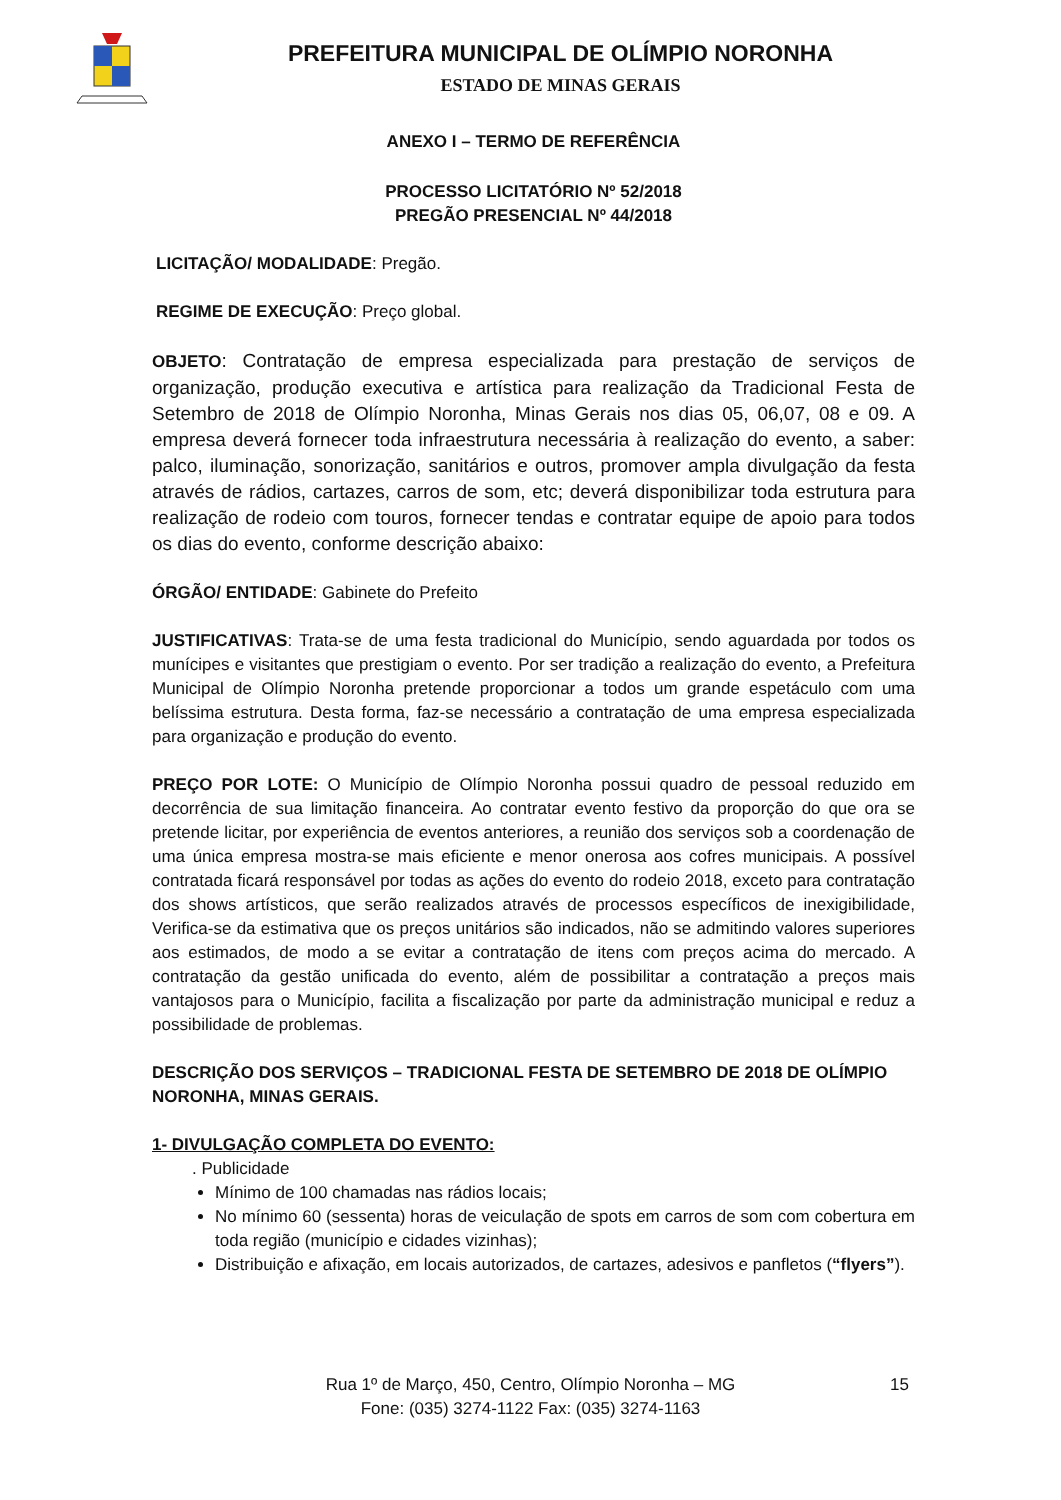PREFEITURA MUNICIPAL DE OLÍMPIO NORONHA
ESTADO DE MINAS GERAIS
ANEXO I – TERMO DE REFERÊNCIA
PROCESSO LICITATÓRIO Nº 52/2018
PREGÃO PRESENCIAL Nº 44/2018
LICITAÇÃO/ MODALIDADE: Pregão.
REGIME DE EXECUÇÃO: Preço global.
OBJETO: Contratação de empresa especializada para prestação de serviços de organização, produção executiva e artística para realização da Tradicional Festa de Setembro de 2018 de Olímpio Noronha, Minas Gerais nos dias 05, 06,07, 08 e 09. A empresa deverá fornecer toda infraestrutura necessária à realização do evento, a saber: palco, iluminação, sonorização, sanitários e outros, promover ampla divulgação da festa através de rádios, cartazes, carros de som, etc; deverá disponibilizar toda estrutura para realização de rodeio com touros, fornecer tendas e contratar equipe de apoio para todos os dias do evento, conforme descrição abaixo:
ÓRGÃO/ ENTIDADE: Gabinete do Prefeito
JUSTIFICATIVAS: Trata-se de uma festa tradicional do Município, sendo aguardada por todos os munícipes e visitantes que prestigiam o evento. Por ser tradição a realização do evento, a Prefeitura Municipal de Olímpio Noronha pretende proporcionar a todos um grande espetáculo com uma belíssima estrutura. Desta forma, faz-se necessário a contratação de uma empresa especializada para organização e produção do evento.
PREÇO POR LOTE: O Município de Olímpio Noronha possui quadro de pessoal reduzido em decorrência de sua limitação financeira. Ao contratar evento festivo da proporção do que ora se pretende licitar, por experiência de eventos anteriores, a reunião dos serviços sob a coordenação de uma única empresa mostra-se mais eficiente e menor onerosa aos cofres municipais. A possível contratada ficará responsável por todas as ações do evento do rodeio 2018, exceto para contratação dos shows artísticos, que serão realizados através de processos específicos de inexigibilidade, Verifica-se da estimativa que os preços unitários são indicados, não se admitindo valores superiores aos estimados, de modo a se evitar a contratação de itens com preços acima do mercado. A contratação da gestão unificada do evento, além de possibilitar a contratação a preços mais vantajosos para o Município, facilita a fiscalização por parte da administração municipal e reduz a possibilidade de problemas.
DESCRIÇÃO DOS SERVIÇOS – TRADICIONAL FESTA DE SETEMBRO DE 2018 DE OLÍMPIO NORONHA, MINAS GERAIS.
1- DIVULGAÇÃO COMPLETA DO EVENTO:
. Publicidade
Mínimo de 100 chamadas nas rádios locais;
No mínimo 60 (sessenta) horas de veiculação de spots em carros de som com cobertura em toda região (município e cidades vizinhas);
Distribuição e afixação, em locais autorizados, de cartazes, adesivos e panfletos (“flyers”).
Rua 1º de Março, 450, Centro, Olímpio Noronha – MG
Fone: (035) 3274-1122 Fax: (035) 3274-1163
15